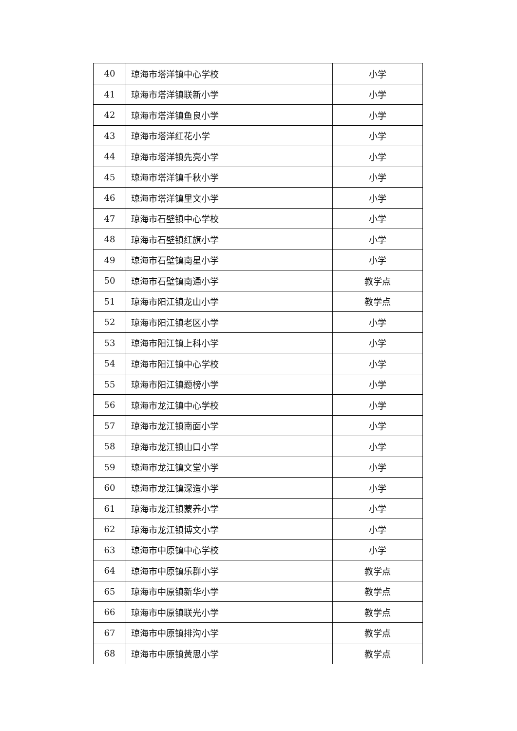| 40 | 琼海市塔洋镇中心学校 | 小学 |
| 41 | 琼海市塔洋镇联新小学 | 小学 |
| 42 | 琼海市塔洋镇鱼良小学 | 小学 |
| 43 | 琼海市塔洋红花小学 | 小学 |
| 44 | 琼海市塔洋镇先亮小学 | 小学 |
| 45 | 琼海市塔洋镇千秋小学 | 小学 |
| 46 | 琼海市塔洋镇里文小学 | 小学 |
| 47 | 琼海市石壁镇中心学校 | 小学 |
| 48 | 琼海市石壁镇红旗小学 | 小学 |
| 49 | 琼海市石壁镇南星小学 | 小学 |
| 50 | 琼海市石壁镇南通小学 | 教学点 |
| 51 | 琼海市阳江镇龙山小学 | 教学点 |
| 52 | 琼海市阳江镇老区小学 | 小学 |
| 53 | 琼海市阳江镇上科小学 | 小学 |
| 54 | 琼海市阳江镇中心学校 | 小学 |
| 55 | 琼海市阳江镇题榜小学 | 小学 |
| 56 | 琼海市龙江镇中心学校 | 小学 |
| 57 | 琼海市龙江镇南面小学 | 小学 |
| 58 | 琼海市龙江镇山口小学 | 小学 |
| 59 | 琼海市龙江镇文堂小学 | 小学 |
| 60 | 琼海市龙江镇深造小学 | 小学 |
| 61 | 琼海市龙江镇蒙养小学 | 小学 |
| 62 | 琼海市龙江镇博文小学 | 小学 |
| 63 | 琼海市中原镇中心学校 | 小学 |
| 64 | 琼海市中原镇乐群小学 | 教学点 |
| 65 | 琼海市中原镇新华小学 | 教学点 |
| 66 | 琼海市中原镇联光小学 | 教学点 |
| 67 | 琼海市中原镇排沟小学 | 教学点 |
| 68 | 琼海市中原镇黄思小学 | 教学点 |